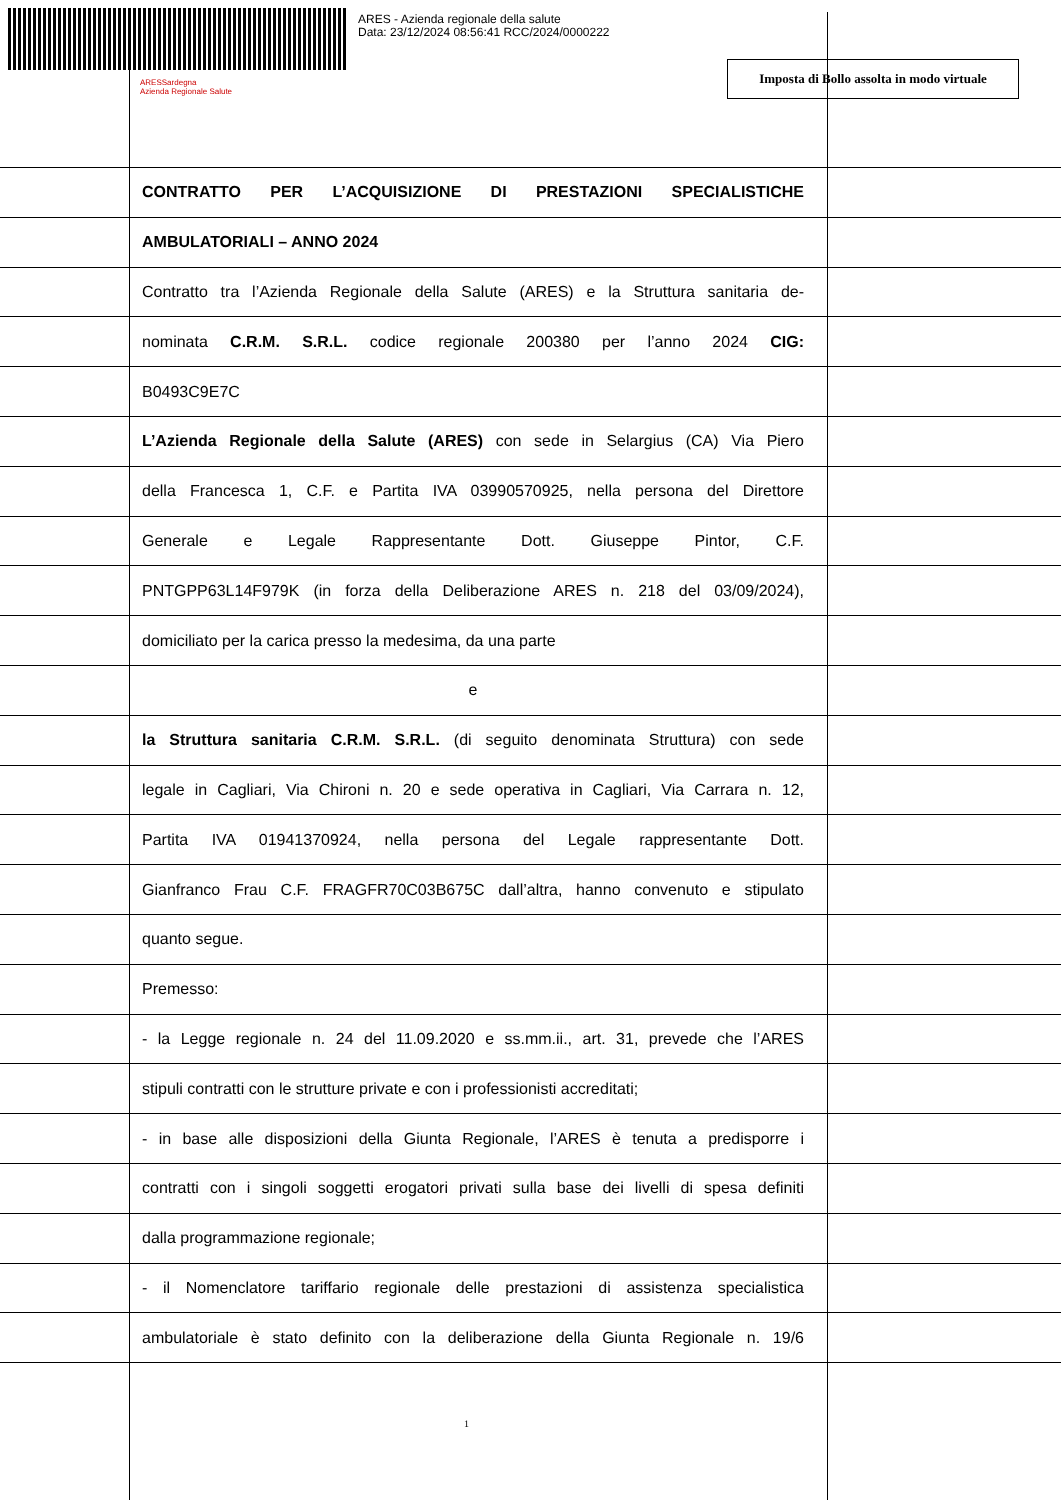ARES - Azienda regionale della salute
Data: 23/12/2024 08:56:41 RCC/2024/0000222
ARESSardegna
Azienda Regionale Salute
Imposta di Bollo assolta in modo virtuale
CONTRATTO PER L’ACQUISIZIONE DI PRESTAZIONI SPECIALISTICHE
AMBULATORIALI – ANNO 2024
Contratto tra l’Azienda Regionale della Salute (ARES) e la Struttura sanitaria de-
nominata C.R.M. S.R.L. codice regionale 200380 per l’anno 2024 CIG:
B0493C9E7C
L’Azienda Regionale della Salute (ARES) con sede in Selargius (CA) Via Piero
della Francesca 1, C.F. e Partita IVA 03990570925, nella persona del Direttore
Generale e Legale Rappresentante Dott. Giuseppe Pintor, C.F.
PNTGPP63L14F979K (in forza della Deliberazione ARES n. 218 del 03/09/2024),
domiciliato per la carica presso la medesima, da una parte
e
la Struttura sanitaria C.R.M. S.R.L. (di seguito denominata Struttura) con sede
legale in Cagliari, Via Chironi n. 20 e sede operativa in Cagliari, Via Carrara n. 12,
Partita IVA 01941370924, nella persona del Legale rappresentante Dott.
Gianfranco Frau C.F. FRAGFR70C03B675C dall’altra, hanno convenuto e stipulato
quanto segue.
Premesso:
- la Legge regionale n. 24 del 11.09.2020 e ss.mm.ii., art. 31, prevede che l’ARES
stipuli contratti con le strutture private e con i professionisti accreditati;
- in base alle disposizioni della Giunta Regionale, l’ARES è tenuta a predisporre i
contratti con i singoli soggetti erogatori privati sulla base dei livelli di spesa definiti
dalla programmazione regionale;
- il Nomenclatore tariffario regionale delle prestazioni di assistenza specialistica
ambulatoriale è stato definito con la deliberazione della Giunta Regionale n. 19/6
1